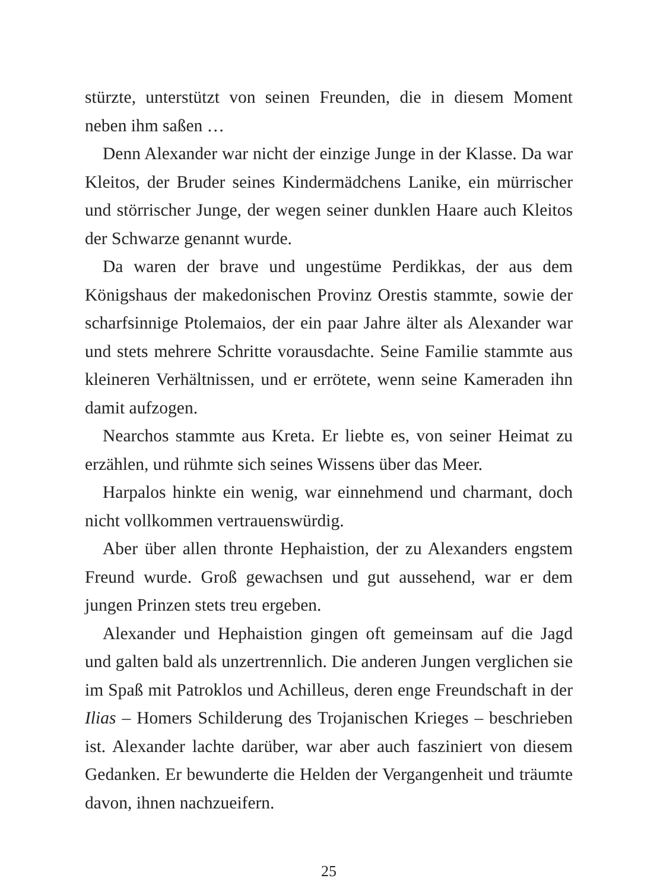stürzte, unterstützt von seinen Freunden, die in diesem Moment neben ihm saßen …
Denn Alexander war nicht der einzige Junge in der Klasse. Da war Kleitos, der Bruder seines Kindermädchens Lanike, ein mürrischer und störrischer Junge, der wegen seiner dunklen Haare auch Kleitos der Schwarze genannt wurde.
Da waren der brave und ungestüme Perdikkas, der aus dem Königshaus der makedonischen Provinz Orestis stammte, sowie der scharfsinnige Ptolemaios, der ein paar Jahre älter als Alexander war und stets mehrere Schritte vorausdachte. Seine Familie stammte aus kleineren Verhältnissen, und er errötete, wenn seine Kameraden ihn damit aufzogen.
Nearchos stammte aus Kreta. Er liebte es, von seiner Heimat zu erzählen, und rühmte sich seines Wissens über das Meer.
Harpalos hinkte ein wenig, war einnehmend und charmant, doch nicht vollkommen vertrauenswürdig.
Aber über allen thronte Hephaistion, der zu Alexanders engstem Freund wurde. Groß gewachsen und gut aussehend, war er dem jungen Prinzen stets treu ergeben.
Alexander und Hephaistion gingen oft gemeinsam auf die Jagd und galten bald als unzertrennlich. Die anderen Jungen verglichen sie im Spaß mit Patroklos und Achilleus, deren enge Freundschaft in der Ilias – Homers Schilderung des Trojanischen Krieges – beschrieben ist. Alexander lachte darüber, war aber auch fasziniert von diesem Gedanken. Er bewunderte die Helden der Vergangenheit und träumte davon, ihnen nachzueifern.
25